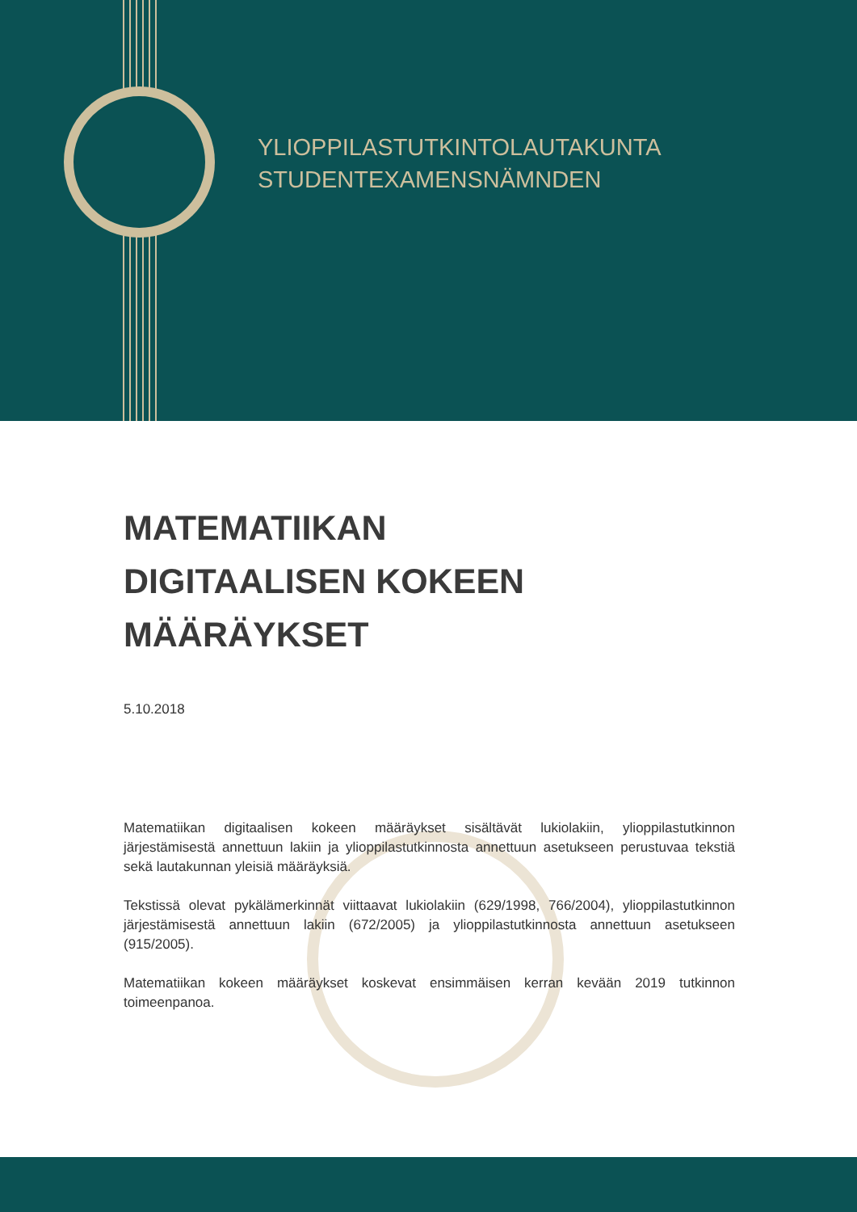YLIOPPILASTUTKINTOLAUTAKUNTA
STUDENTEXAMENSNÄMNDEN
MATEMATIIKAN
DIGITAALISEN KOKEEN
MÄÄRÄYKSET
5.10.2018
Matematiikan digitaalisen kokeen määräykset sisältävät lukiolakiin, ylioppilastutkinnon järjestämisestä annettuun lakiin ja ylioppilastutkinnosta annettuun asetukseen perustuvaa tekstiä sekä lautakunnan yleisiä määräyksiä.
Tekstissä olevat pykälämerkinnät viittaavat lukiolakiin (629/1998, 766/2004), ylioppilastutkinnon järjestämisestä annettuun lakiin (672/2005) ja ylioppilastutkinnosta annettuun asetukseen (915/2005).
Matematiikan kokeen määräykset koskevat ensimmäisen kerran kevään 2019 tutkinnon toimeenpanoa.